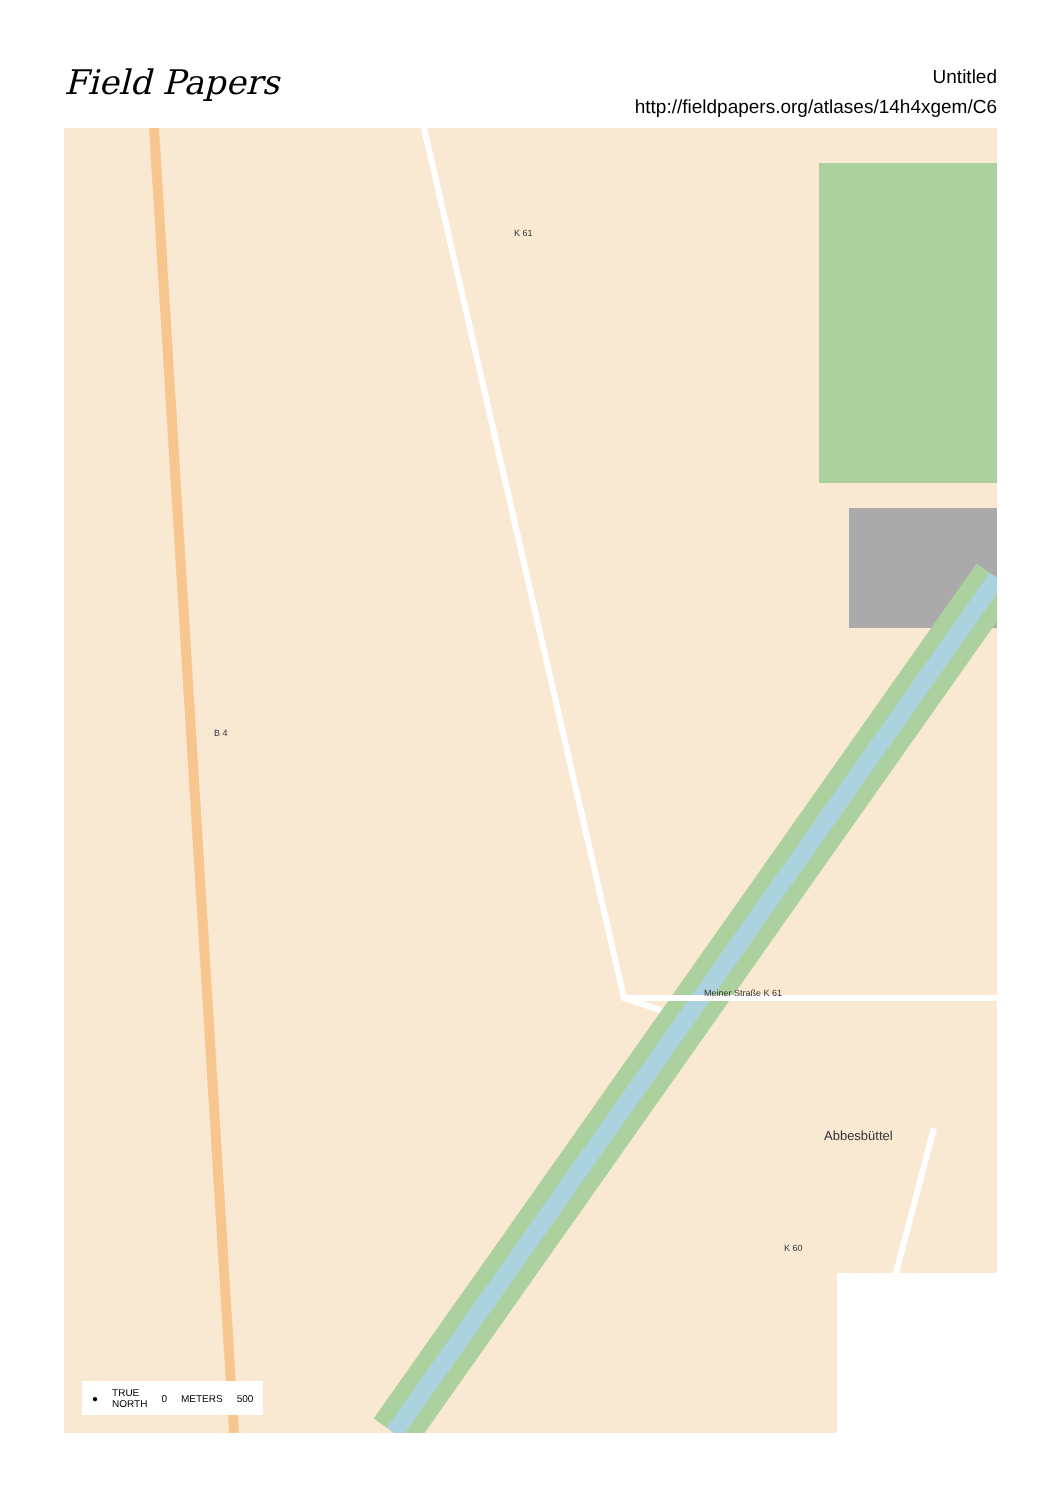Field Papers
Untitled
http://fieldpapers.org/atlases/14h4xgem/C6
Meiner Straße K 61
K 61
Abbesbüttel
K 60
B 4
● TRUE
NORTH 0 METERS 500